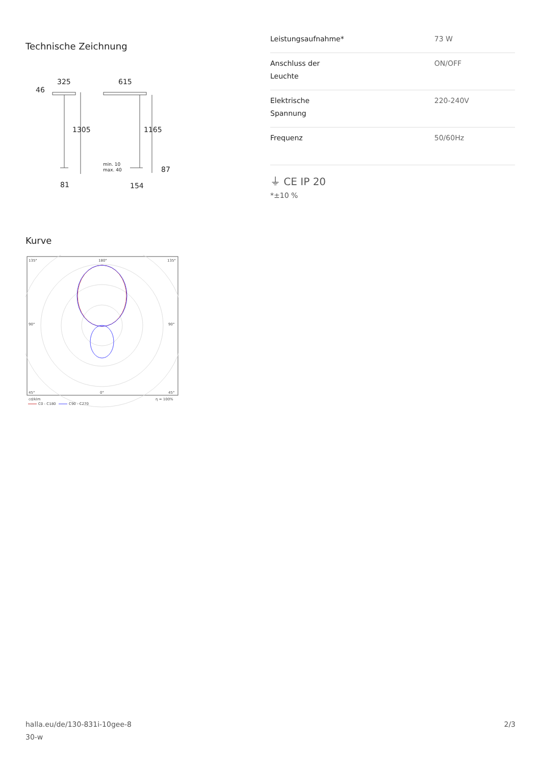Technische Zeichnung
325
615
46
1305
1165
87
81
154
min. 10
max. 40
Kurve
135°
180°
135°
90°
90°
45°
0°
45°
cd/klm
η = 100%
C0 - C180
C90 - C270
| Leistungsaufnahme* | 73 W |
| Anschluss der Leuchte | ON/OFF |
| Elektrische Spannung | 220-240V |
| Frequenz | 50/60Hz |
⏚ CE IP 20
*±10 %
halla.eu/de/130-831i-10gee-8
30-w
2/3